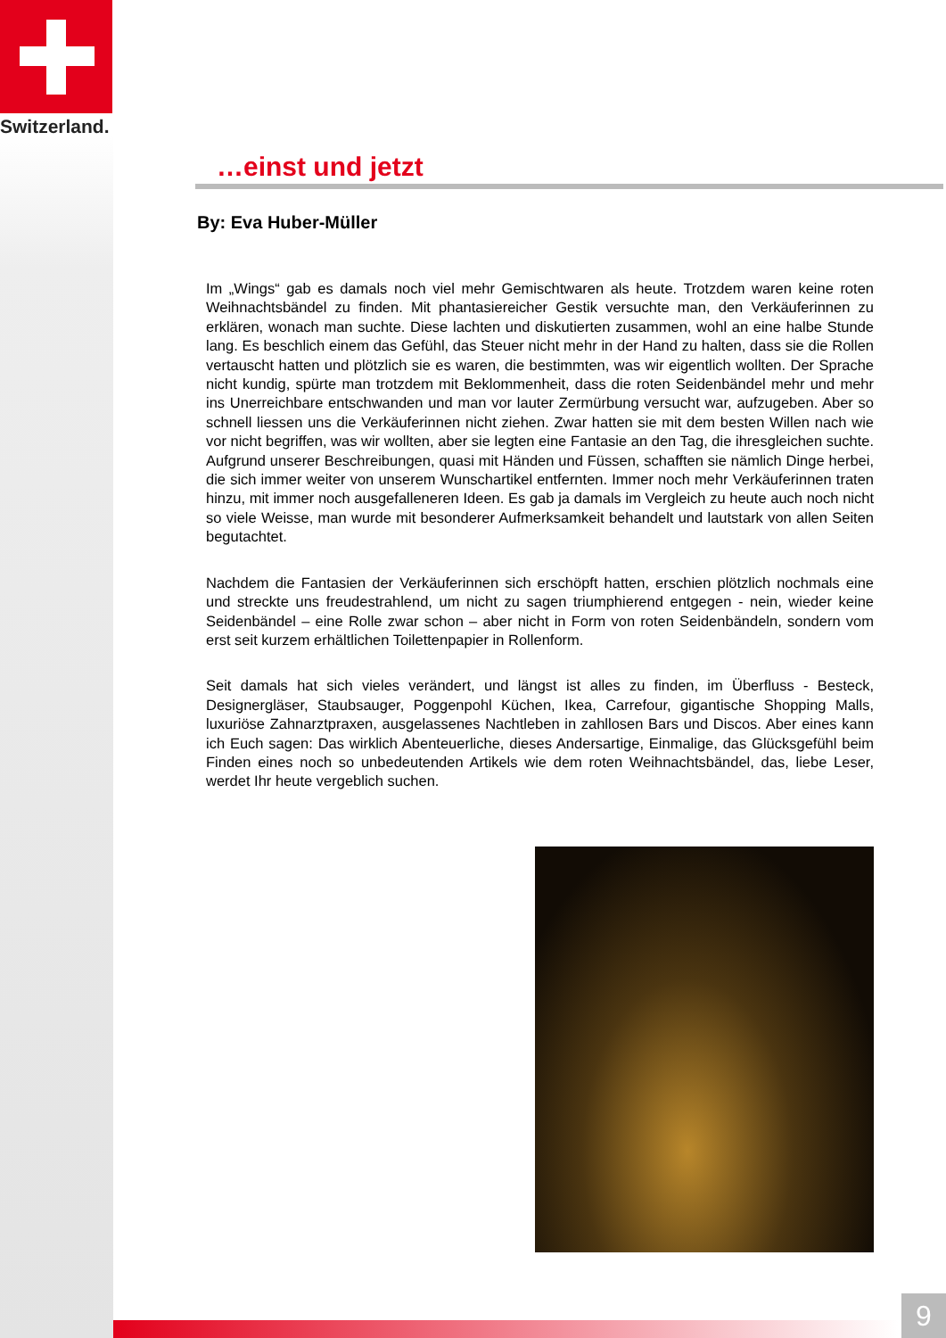Switzerland.
…einst und jetzt
By: Eva Huber-Müller
Im „Wings“ gab es damals noch viel mehr Gemischtwaren als heute. Trotzdem waren keine roten Weihnachtsbändel zu finden. Mit phantasiereicher Gestik versuchte man, den Verkäuferinnen zu erklären, wonach man suchte. Diese lachten und diskutierten zusammen, wohl an eine halbe Stunde lang. Es beschlich einem das Gefühl, das Steuer nicht mehr in der Hand zu halten, dass sie die Rollen vertauscht hatten und plötzlich sie es waren, die bestimmten, was wir eigentlich wollten. Der Sprache nicht kundig, spürte man trotzdem mit Beklommenheit, dass die roten Seidenbändel mehr und mehr ins Unerreichbare entschwanden und man vor lauter Zermürbung versucht war, aufzugeben. Aber so schnell liessen uns die Verkäuferinnen nicht ziehen. Zwar hatten sie mit dem besten Willen nach wie vor nicht begriffen, was wir wollten, aber sie legten eine Fantasie an den Tag, die ihresgleichen suchte. Aufgrund unserer Beschreibungen, quasi mit Händen und Füssen, schafften sie nämlich Dinge herbei, die sich immer weiter von unserem Wunschartikel entfernten. Immer noch mehr Verkäuferinnen traten hinzu, mit immer noch ausgefalleneren Ideen. Es gab ja damals im Vergleich zu heute auch noch nicht so viele Weisse, man wurde mit besonderer Aufmerksamkeit behandelt und lautstark von allen Seiten begutachtet.
Nachdem die Fantasien der Verkäuferinnen sich erschöpft hatten, erschien plötzlich nochmals eine und streckte uns freudestrahlend, um nicht zu sagen triumphierend entgegen - nein, wieder keine Seidenbändel – eine Rolle zwar schon – aber nicht in Form von roten Seidenbändeln, sondern vom erst seit kurzem erhältlichen Toilettenpapier in Rollenform.
Seit damals hat sich vieles verändert, und längst ist alles zu finden, im Überfluss - Besteck, Designergläser, Staubsauger, Poggenpohl Küchen, Ikea, Carrefour, gigantische Shopping Malls, luxuriöse Zahnarztpraxen, ausgelassenes Nachtleben in zahllosen Bars und Discos. Aber eines kann ich Euch sagen: Das wirklich Abenteuerliche, dieses Andersartige, Einmalige, das Glücksgefühl beim Finden eines noch so unbedeutenden Artikels wie dem roten Weihnachtsbändel, das, liebe Leser, werdet Ihr heute vergeblich suchen.
9